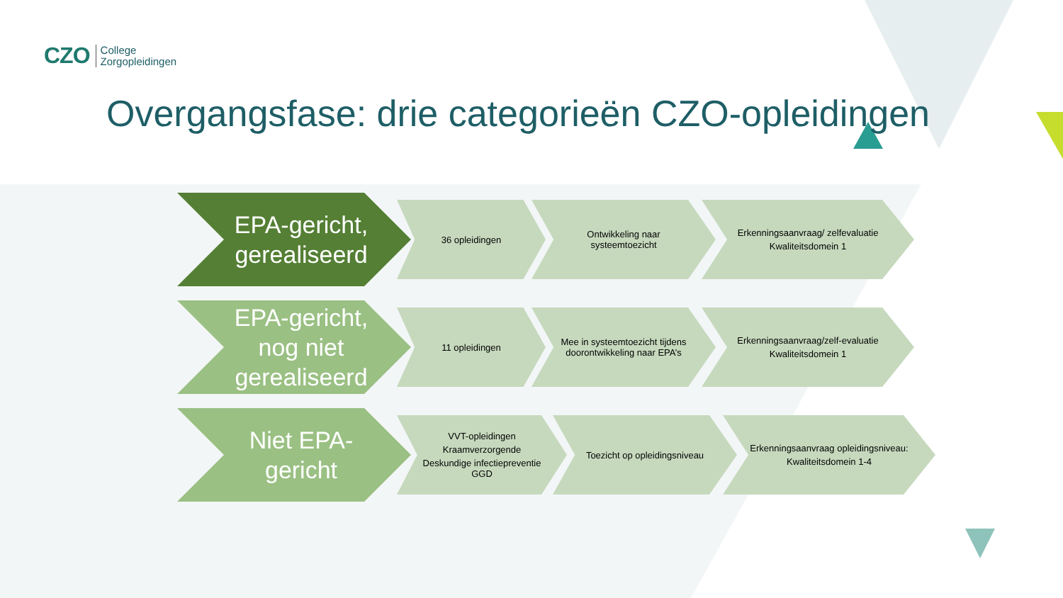CZO College
Zorgopleidingen
Overgangsfase: drie categorieën CZO-opleidingen
EPA-gericht,
gerealiseerd
36 opleidingen Ontwikkeling naar systeemtoezicht
Erkenningsaanvraag/ zelfevaluatie
Kwaliteitsdomein 1
EPA-gericht,
nog niet
gerealiseerd
11 opleidingen
Mee in systeemtoezicht tijdens doorontwikkeling naar EPA’s
Erkenningsaanvraag/zelf-evaluatie
Kwaliteitsdomein 1
Niet EPA-
gericht
VVT-opleidingen
Kraamverzorgende
Deskundige infectiepreventie GGD
Toezicht op opleidingsniveau
Erkenningsaanvraag opleidingsniveau:
Kwaliteitsdomein 1-4